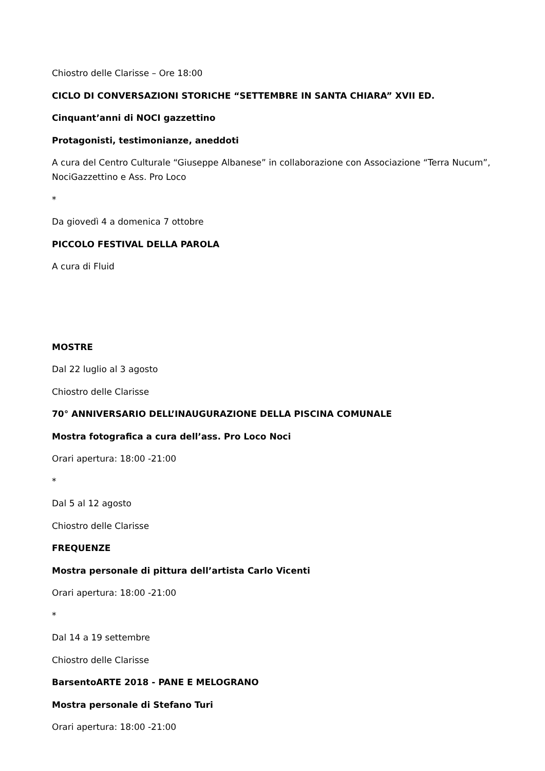Chiostro delle Clarisse – Ore 18:00
CICLO DI CONVERSAZIONI STORICHE “SETTEMBRE IN SANTA CHIARA” XVII ED.
Cinquant’anni di NOCI gazzettino
Protagonisti, testimonianze, aneddoti
A cura del Centro Culturale “Giuseppe Albanese” in collaborazione con Associazione “Terra Nucum”, NociGazzettino e Ass. Pro Loco
*
Da giovedì 4 a domenica 7 ottobre
PICCOLO FESTIVAL DELLA PAROLA
A cura di Fluid
MOSTRE
Dal 22 luglio al 3 agosto
Chiostro delle Clarisse
70° ANNIVERSARIO DELL’INAUGURAZIONE DELLA PISCINA COMUNALE
Mostra fotografica a cura dell’ass. Pro Loco Noci
Orari apertura: 18:00 -21:00
*
Dal 5 al 12 agosto
Chiostro delle Clarisse
FREQUENZE
Mostra personale di pittura dell’artista Carlo Vicenti
Orari apertura: 18:00 -21:00
*
Dal 14 a 19 settembre
Chiostro delle Clarisse
BarsentoARTE 2018 - PANE E MELOGRANO
Mostra personale di Stefano Turi
Orari apertura: 18:00 -21:00